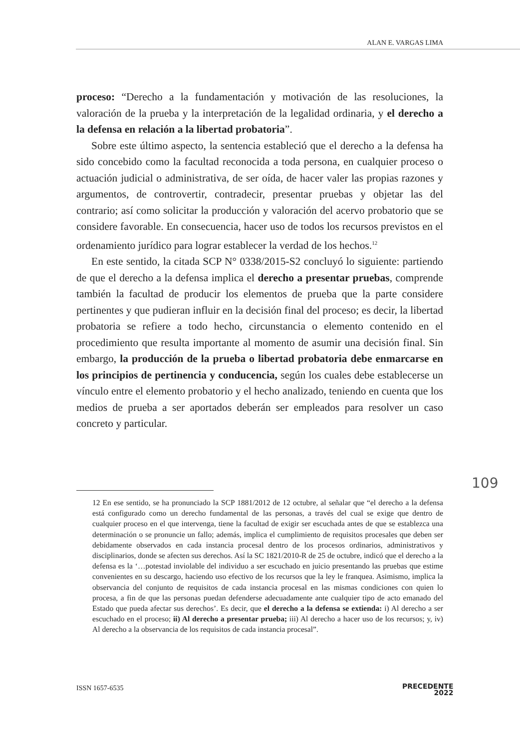ALAN E. VARGAS LIMA
proceso: “Derecho a la fundamentación y motivación de las resoluciones, la valoración de la prueba y la interpretación de la legalidad ordinaria, y el derecho a la defensa en relación a la libertad probatoria”.
Sobre este último aspecto, la sentencia estableció que el derecho a la defensa ha sido concebido como la facultad reconocida a toda persona, en cualquier proceso o actuación judicial o administrativa, de ser oída, de hacer valer las propias razones y argumentos, de controvertir, contradecir, presentar pruebas y objetar las del contrario; así como solicitar la producción y valoración del acervo probatorio que se considere favorable. En consecuencia, hacer uso de todos los recursos previstos en el ordenamiento jurídico para lograr establecer la verdad de los hechos.<sup>12</sup>
En este sentido, la citada SCP N° 0338/2015-S2 concluyó lo siguiente: partiendo de que el derecho a la defensa implica el derecho a presentar pruebas, comprende también la facultad de producir los elementos de prueba que la parte considere pertinentes y que pudieran influir en la decisión final del proceso; es decir, la libertad probatoria se refiere a todo hecho, circunstancia o elemento contenido en el procedimiento que resulta importante al momento de asumir una decisión final. Sin embargo, la producción de la prueba o libertad probatoria debe enmarcarse en los principios de pertinencia y conducencia, según los cuales debe establecerse un vínculo entre el elemento probatorio y el hecho analizado, teniendo en cuenta que los medios de prueba a ser aportados deberán ser empleados para resolver un caso concreto y particular.
109
12 En ese sentido, se ha pronunciado la SCP 1881/2012 de 12 octubre, al señalar que “el derecho a la defensa está configurado como un derecho fundamental de las personas, a través del cual se exige que dentro de cualquier proceso en el que intervenga, tiene la facultad de exigir ser escuchada antes de que se establezca una determinación o se pronuncie un fallo; además, implica el cumplimiento de requisitos procesales que deben ser debidamente observados en cada instancia procesal dentro de los procesos ordinarios, administrativos y disciplinarios, donde se afecten sus derechos. Así la SC 1821/2010-R de 25 de octubre, indicó que el derecho a la defensa es la ‘…potestad inviolable del individuo a ser escuchado en juicio presentando las pruebas que estime convenientes en su descargo, haciendo uso efectivo de los recursos que la ley le franquea. Asimismo, implica la observancia del conjunto de requisitos de cada instancia procesal en las mismas condiciones con quien lo procesa, a fin de que las personas puedan defenderse adecuadamente ante cualquier tipo de acto emanado del Estado que pueda afectar sus derechos’. Es decir, que el derecho a la defensa se extienda: i) Al derecho a ser escuchado en el proceso; ii) Al derecho a presentar prueba; iii) Al derecho a hacer uso de los recursos; y, iv) Al derecho a la observancia de los requisitos de cada instancia procesal”.
ISSN 1657-6535
PRECEDENTE
2022